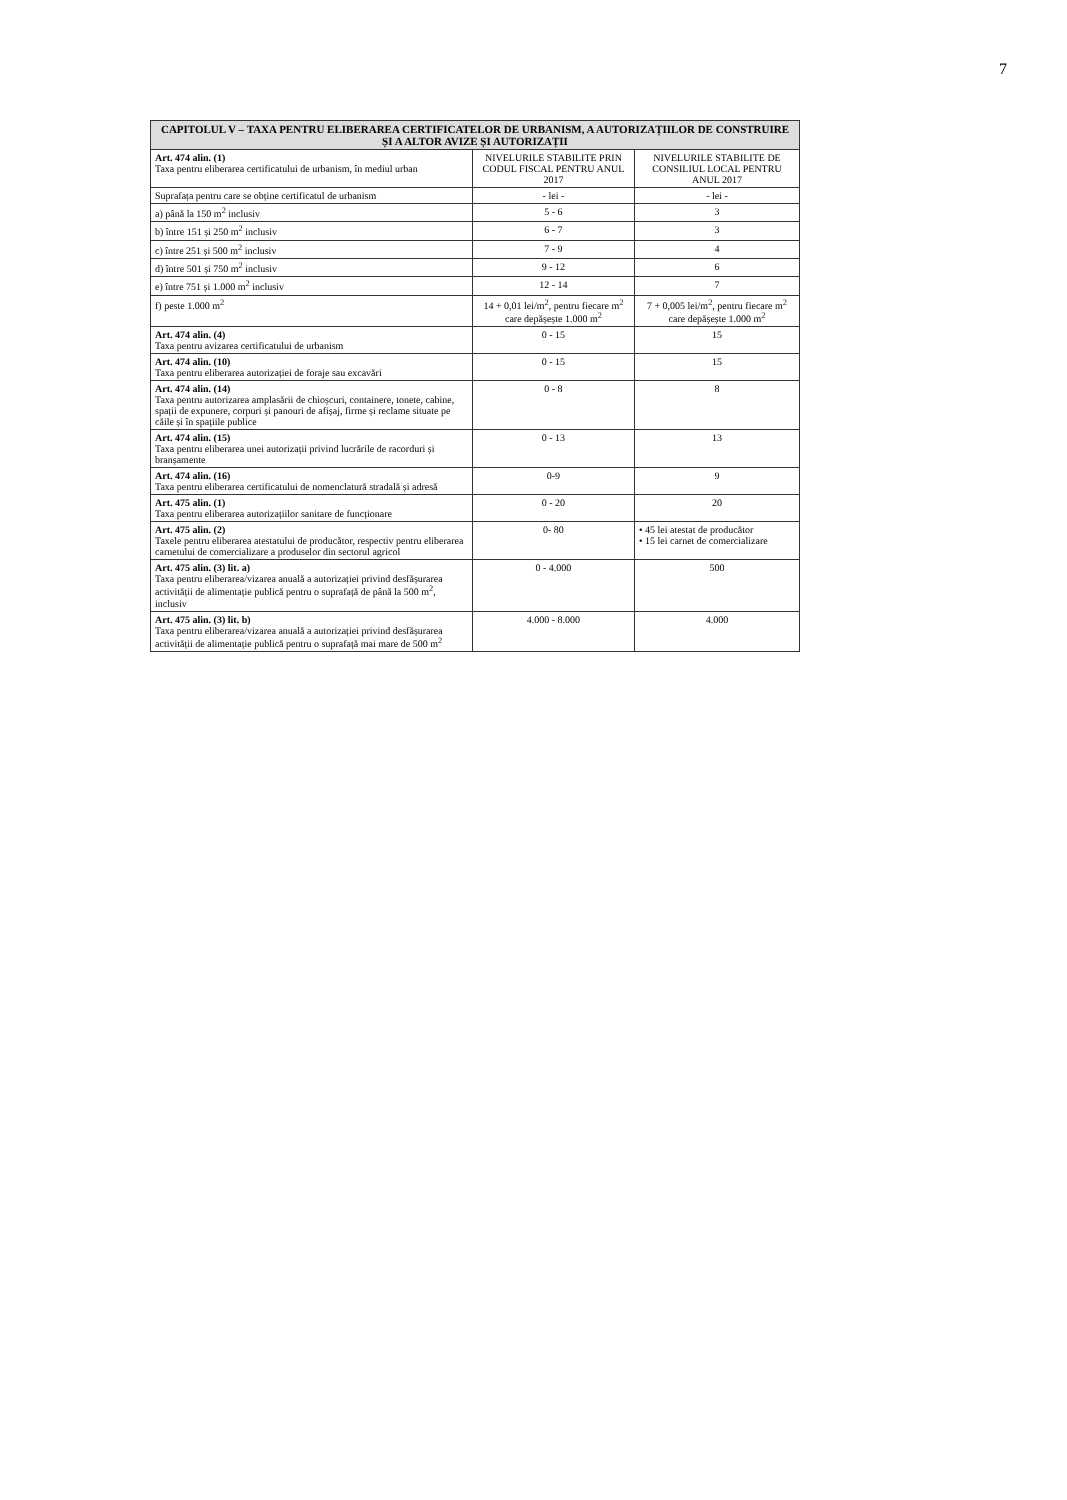7
| CAPITOLUL V – TAXA PENTRU ELIBERAREA CERTIFICATELOR DE URBANISM, A AUTORIZAȚIILOR DE CONSTRUIRE ȘI A ALTOR AVIZE ȘI AUTORIZAȚII | | |
| --- | --- | --- |
| Art. 474 alin. (1) Taxa pentru eliberarea certificatului de urbanism, în mediul urban | NIVELURILE STABILITE PRIN CODUL FISCAL PENTRU ANUL 2017 | NIVELURILE STABILITE DE CONSILIUL LOCAL PENTRU ANUL 2017 |
| Suprafața pentru care se obține certificatul de urbanism | - lei - | - lei - |
| a) până la 150 m<sup>2</sup> inclusiv | 5 - 6 | 3 |
| b) între 151 și 250 m<sup>2</sup> inclusiv | 6 - 7 | 3 |
| c) între 251 și 500 m<sup>2</sup> inclusiv | 7 - 9 | 4 |
| d) între 501 și 750 m<sup>2</sup> inclusiv | 9 - 12 | 6 |
| e) între 751 și 1.000 m<sup>2</sup> inclusiv | 12 - 14 | 7 |
| f) peste 1.000 m<sup>2</sup> | 14 + 0,01 lei/m<sup>2</sup>, pentru fiecare m<sup>2</sup> care depășește 1.000 m<sup>2</sup> | 7 + 0,005 lei/m<sup>2</sup>, pentru fiecare m<sup>2</sup> care depășește 1.000 m<sup>2</sup> |
| Art. 474 alin. (4) Taxa pentru avizarea certificatului de urbanism | 0 - 15 | 15 |
| Art. 474 alin. (10) Taxa pentru eliberarea autorizației de foraje sau excavări | 0 - 15 | 15 |
| Art. 474 alin. (14) Taxa pentru autorizarea amplasării de chioșcuri, containere, tonete, cabine, spații de expunere, corpuri și panouri de afișaj, firme și reclame situate pe căile și în spațiile publice | 0 - 8 | 8 |
| Art. 474 alin. (15) Taxa pentru eliberarea unei autorizații privind lucrările de racorduri și branșamente | 0 - 13 | 13 |
| Art. 474 alin. (16) Taxa pentru eliberarea certificatului de nomenclatură stradală și adresă | 0-9 | 9 |
| Art. 475 alin. (1) Taxa pentru eliberarea autorizațiilor sanitare de funcționare | 0 - 20 | 20 |
| Art. 475 alin. (2) Taxele pentru eliberarea atestatului de producător, respectiv pentru eliberarea carnetului de comercializare a produselor din sectorul agricol | 0- 80 | • 45 lei atestat de producător • 15 lei carnet de comercializare |
| Art. 475 alin. (3) lit. a) Taxa pentru eliberarea/vizarea anuală a autorizației privind desfășurarea activității de alimentație publică pentru o suprafață de până la 500 m<sup>2</sup>, inclusiv | 0 - 4.000 | 500 |
| Art. 475 alin. (3) lit. b) Taxa pentru eliberarea/vizarea anuală a autorizației privind desfășurarea activității de alimentație publică pentru o suprafață mai mare de 500 m<sup>2</sup> | 4.000 - 8.000 | 4.000 |